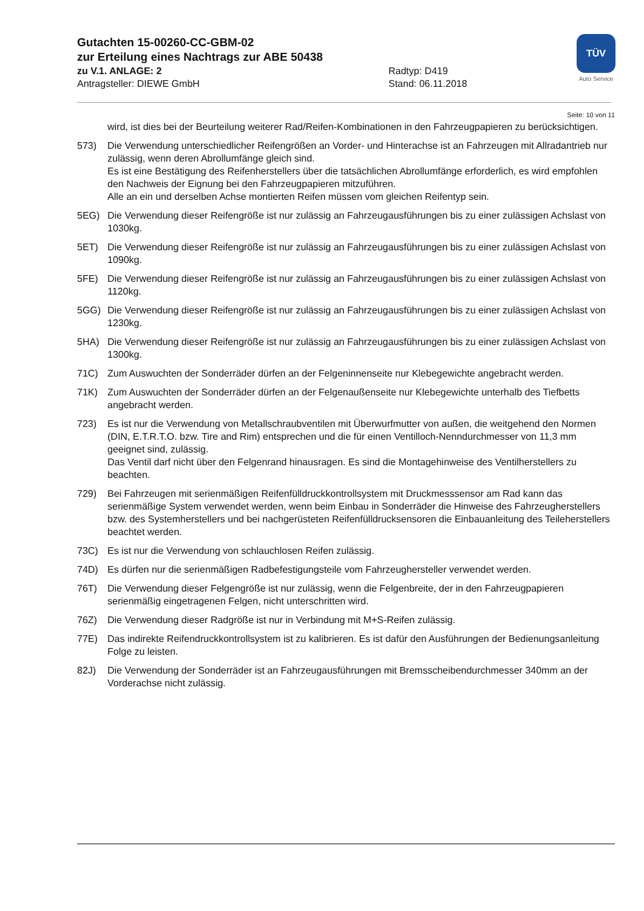Gutachten 15-00260-CC-GBM-02
zur Erteilung eines Nachtrags zur ABE 50438
zu V.1. ANLAGE: 2 Radtyp: D419
Antragsteller: DIEWE GmbH Stand: 06.11.2018
TÜV
Auto Service
Seite: 10 von 11
wird, ist dies bei der Beurteilung weiterer Rad/Reifen-Kombinationen in den Fahrzeugpapieren zu berücksichtigen.
573) Die Verwendung unterschiedlicher Reifengrößen an Vorder- und Hinterachse ist an Fahrzeugen mit Allradantrieb nur zulässig, wenn deren Abrollumfänge gleich sind.
Es ist eine Bestätigung des Reifenherstellers über die tatsächlichen Abrollumfänge erforderlich, es wird empfohlen den Nachweis der Eignung bei den Fahrzeugpapieren mitzuführen.
Alle an ein und derselben Achse montierten Reifen müssen vom gleichen Reifentyp sein.
5EG) Die Verwendung dieser Reifengröße ist nur zulässig an Fahrzeugausführungen bis zu einer zulässigen Achslast von 1030kg.
5ET) Die Verwendung dieser Reifengröße ist nur zulässig an Fahrzeugausführungen bis zu einer zulässigen Achslast von 1090kg.
5FE) Die Verwendung dieser Reifengröße ist nur zulässig an Fahrzeugausführungen bis zu einer zulässigen Achslast von 1120kg.
5GG) Die Verwendung dieser Reifengröße ist nur zulässig an Fahrzeugausführungen bis zu einer zulässigen Achslast von 1230kg.
5HA) Die Verwendung dieser Reifengröße ist nur zulässig an Fahrzeugausführungen bis zu einer zulässigen Achslast von 1300kg.
71C) Zum Auswuchten der Sonderräder dürfen an der Felgeninnenseite nur Klebegewichte angebracht werden.
71K) Zum Auswuchten der Sonderräder dürfen an der Felgenaußenseite nur Klebegewichte unterhalb des Tiefbetts angebracht werden.
723) Es ist nur die Verwendung von Metallschraubventilen mit Überwurfmutter von außen, die weitgehend den Normen (DIN, E.T.R.T.O. bzw. Tire and Rim) entsprechen und die für einen Ventilloch-Nenndurchmesser von 11,3 mm geeignet sind, zulässig.
Das Ventil darf nicht über den Felgenrand hinausragen. Es sind die Montagehinweise des Ventilherstellers zu beachten.
729) Bei Fahrzeugen mit serienmäßigen Reifenfülldruckkontrollsystem mit Druckmesssensor am Rad kann das serienmäßige System verwendet werden, wenn beim Einbau in Sonderräder die Hinweise des Fahrzeugherstellers bzw. des Systemherstellers und bei nachgerüsteten Reifenfülldrucksensoren die Einbauanleitung des Teileherstellers beachtet werden.
73C) Es ist nur die Verwendung von schlauchlosen Reifen zulässig.
74D) Es dürfen nur die serienmäßigen Radbefestigungsteile vom Fahrzeughersteller verwendet werden.
76T) Die Verwendung dieser Felgengröße ist nur zulässig, wenn die Felgenbreite, der in den Fahrzeugpapieren serienmäßig eingetragenen Felgen, nicht unterschritten wird.
76Z) Die Verwendung dieser Radgröße ist nur in Verbindung mit M+S-Reifen zulässig.
77E) Das indirekte Reifendruckkontrollsystem ist zu kalibrieren. Es ist dafür den Ausführungen der Bedienungsanleitung Folge zu leisten.
82J) Die Verwendung der Sonderräder ist an Fahrzeugausführungen mit Bremsscheibendurchmesser 340mm an der Vorderachse nicht zulässig.